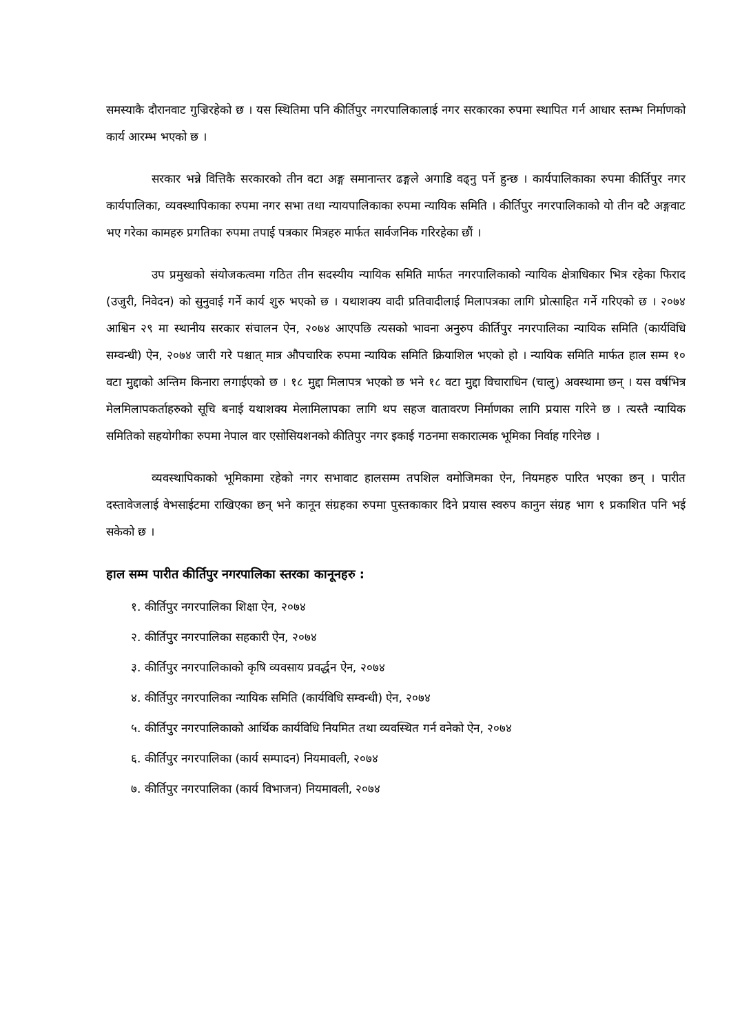समस्याकै दौरानवाट गुज्रिरहेको छ । यस स्थितिमा पनि कीर्तिपुर नगरपालिकालाई नगर सरकारका रुपमा स्थापित गर्न आधार स्तम्भ निर्माणको कार्य आरम्भ भएको छ ।
सरकार भन्ने वित्तिकै सरकारको तीन वटा अङ्ग समानान्तर ढङ्गले अगाडि वढ्नु पर्ने हुन्छ । कार्यपालिकाका रुपमा कीर्तिपुर नगर कार्यपालिका, व्यवस्थापिकाका रुपमा नगर सभा तथा न्यायपालिकाका रुपमा न्यायिक समिति । कीर्तिपुर नगरपालिकाको यो तीन वटै अङ्गवाट भए गरेका कामहरु प्रगतिका रुपमा तपाई पत्रकार मित्रहरु मार्फत सार्वजनिक गरिरहेका छौं ।
उप प्रमुखको संयोजकत्वमा गठित तीन सदस्यीय न्यायिक समिति मार्फत नगरपालिकाको न्यायिक क्षेत्राधिकार भित्र रहेका फिराद (उजुरी, निवेदन) को सुनुवाई गर्ने कार्य शुरु भएको छ । यथाशक्य वादी प्रतिवादीलाई मिलापत्रका लागि प्रोत्साहित गर्ने गरिएको छ । २०७४ आश्विन २९ मा स्थानीय सरकार संचालन ऐन, २०७४ आएपछि त्यसको भावना अनुरुप कीर्तिपुर नगरपालिका न्यायिक समिति (कार्यविधि सम्वन्धी) ऐन, २०७४ जारी गरे पश्चात् मात्र औपचारिक रुपमा न्यायिक समिति क्रियाशिल भएको हो । न्यायिक समिति मार्फत हाल सम्म १० वटा मुद्दाको अन्तिम किनारा लगाईएको छ । १८ मुद्दा मिलापत्र भएको छ भने १८ वटा मुद्दा विचाराधिन (चालु) अवस्थामा छन् । यस वर्षभित्र मेलमिलापकर्ताहरुको सूचि बनाई यथाशक्य मेलामिलापका लागि थप सहज वातावरण निर्माणका लागि प्रयास गरिने छ । त्यस्तै न्यायिक समितिको सहयोगीका रुपमा नेपाल वार एसोसियशनको कीतिपुर नगर इकाई गठनमा सकारात्मक भूमिका निर्वाह गरिनेछ ।
व्यवस्थापिकाको भूमिकामा रहेको नगर सभावाट हालसम्म तपशिल वमोजिमका ऐन, नियमहरु पारित भएका छन् । पारीत दस्तावेजलाई वेभसाईटमा राखिएका छन् भने कानून संग्रहका रुपमा पुस्तकाकार दिने प्रयास स्वरुप कानुन संग्रह भाग १ प्रकाशित पनि भई सकेको छ ।
हाल सम्म पारीत कीर्तिपुर नगरपालिका स्तरका कानूनहरु :
१. कीर्तिपुर नगरपालिका शिक्षा ऐन, २०७४
२. कीर्तिपुर नगरपालिका सहकारी ऐन, २०७४
३. कीर्तिपुर नगरपालिकाको कृषि व्यवसाय प्रवर्द्धन ऐन, २०७४
४. कीर्तिपुर नगरपालिका न्यायिक समिति (कार्यविधि सम्वन्धी) ऐन, २०७४
५. कीर्तिपुर नगरपालिकाको आर्थिक कार्यविधि नियमित तथा व्यवस्थित गर्न वनेको ऐन, २०७४
६. कीर्तिपुर नगरपालिका (कार्य सम्पादन) नियमावली, २०७४
७. कीर्तिपुर नगरपालिका (कार्य विभाजन) नियमावली, २०७४